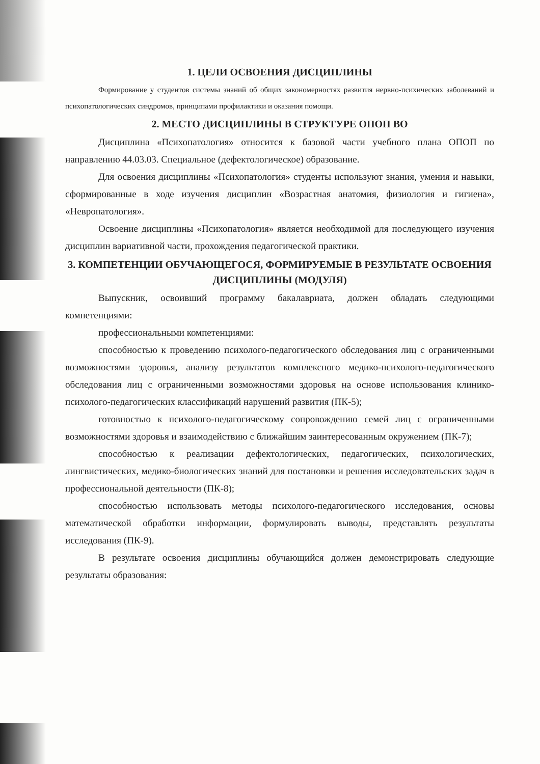1. ЦЕЛИ ОСВОЕНИЯ ДИСЦИПЛИНЫ
Формирование у студентов системы знаний об общих закономерностях развития нервно-психических заболеваний и психопатологических синдромов, принципами профилактики и оказания помощи.
2. МЕСТО ДИСЦИПЛИНЫ В СТРУКТУРЕ ОПОП ВО
Дисциплина «Психопатология» относится к базовой части учебного плана ОПОП по направлению 44.03.03. Специальное (дефектологическое) образование.
Для освоения дисциплины «Психопатология» студенты используют знания, умения и навыки, сформированные в ходе изучения дисциплин «Возрастная анатомия, физиология и гигиена», «Невропатология».
Освоение дисциплины «Психопатология» является необходимой для последующего изучения дисциплин вариативной части, прохождения педагогической практики.
3. КОМПЕТЕНЦИИ ОБУЧАЮЩЕГОСЯ, ФОРМИРУЕМЫЕ В РЕЗУЛЬТАТЕ ОСВОЕНИЯ ДИСЦИПЛИНЫ (МОДУЛЯ)
Выпускник, освоивший программу бакалавриата, должен обладать следующими компетенциями:
профессиональными компетенциями:
способностью к проведению психолого-педагогического обследования лиц с ограниченными возможностями здоровья, анализу результатов комплексного медико-психолого-педагогического обследования лиц с ограниченными возможностями здоровья на основе использования клинико-психолого-педагогических классификаций нарушений развития (ПК-5);
готовностью к психолого-педагогическому сопровождению семей лиц с ограниченными возможностями здоровья и взаимодействию с ближайшим заинтересованным окружением (ПК-7);
способностью к реализации дефектологических, педагогических, психологических, лингвистических, медико-биологических знаний для постановки и решения исследовательских задач в профессиональной деятельности (ПК-8);
способностью использовать методы психолого-педагогического исследования, основы математической обработки информации, формулировать выводы, представлять результаты исследования (ПК-9).
В результате освоения дисциплины обучающийся должен демонстрировать следующие результаты образования: